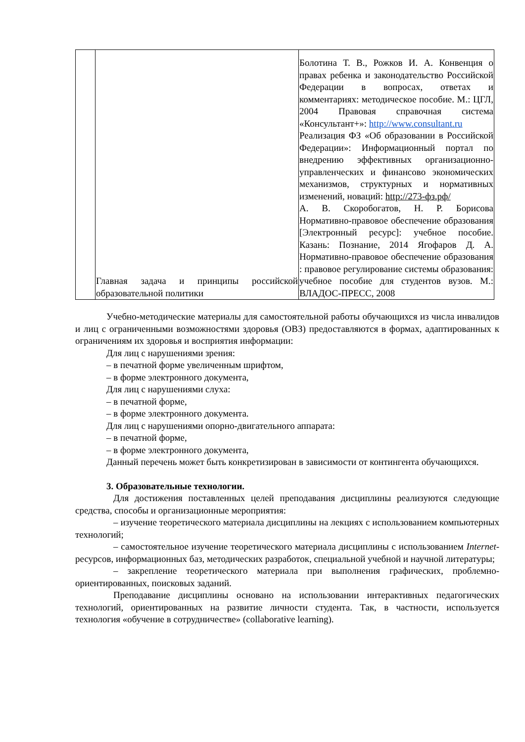| | Главная задача и принципы российской образовательной политики | Болотина Т. В., Рожков И. А. Конвенция о правах ребенка и законодательство Российской Федерации в вопросах, ответах и комментариях: методическое пособие. М.: ЦГЛ, 2004 Правовая справочная система «Консультант+»: http://www.consultant.ru Реализация ФЗ «Об образовании в Российской Федерации»: Информационный портал по внедрению эффективных организационно-управленческих и финансово экономических механизмов, структурных и нормативных изменений, новаций: http://273-фз.рф/ А. В. Скоробогатов, Н. Р. Борисова Нормативно-правовое обеспечение образования [Электронный ресурс]: учебное пособие. Казань: Познание, 2014 Ягофаров Д. А. Нормативно-правовое обеспечение образования : правовое регулирование системы образования: учебное пособие для студентов вузов. М.: ВЛАДОС-ПРЕСС, 2008 |
Учебно-методические материалы для самостоятельной работы обучающихся из числа инвалидов и лиц с ограниченными возможностями здоровья (ОВЗ) предоставляются в формах, адаптированных к ограничениям их здоровья и восприятия информации:
Для лиц с нарушениями зрения:
– в печатной форме увеличенным шрифтом,
– в форме электронного документа,
Для лиц с нарушениями слуха:
– в печатной форме,
– в форме электронного документа.
Для лиц с нарушениями опорно-двигательного аппарата:
– в печатной форме,
– в форме электронного документа,
Данный перечень может быть конкретизирован в зависимости от контингента обучающихся.
3. Образовательные технологии.
Для достижения поставленных целей преподавания дисциплины реализуются следующие средства, способы и организационные мероприятия:
– изучение теоретического материала дисциплины на лекциях с использованием компьютерных технологий;
– самостоятельное изучение теоретического материала дисциплины с использованием Internet-ресурсов, информационных баз, методических разработок, специальной учебной и научной литературы;
– закрепление теоретического материала при выполнения графических, проблемно-ориентированных, поисковых заданий.
Преподавание дисциплины основано на использовании интерактивных педагогических технологий, ориентированных на развитие личности студента. Так, в частности, используется технология «обучение в сотрудничестве» (collaborative learning).